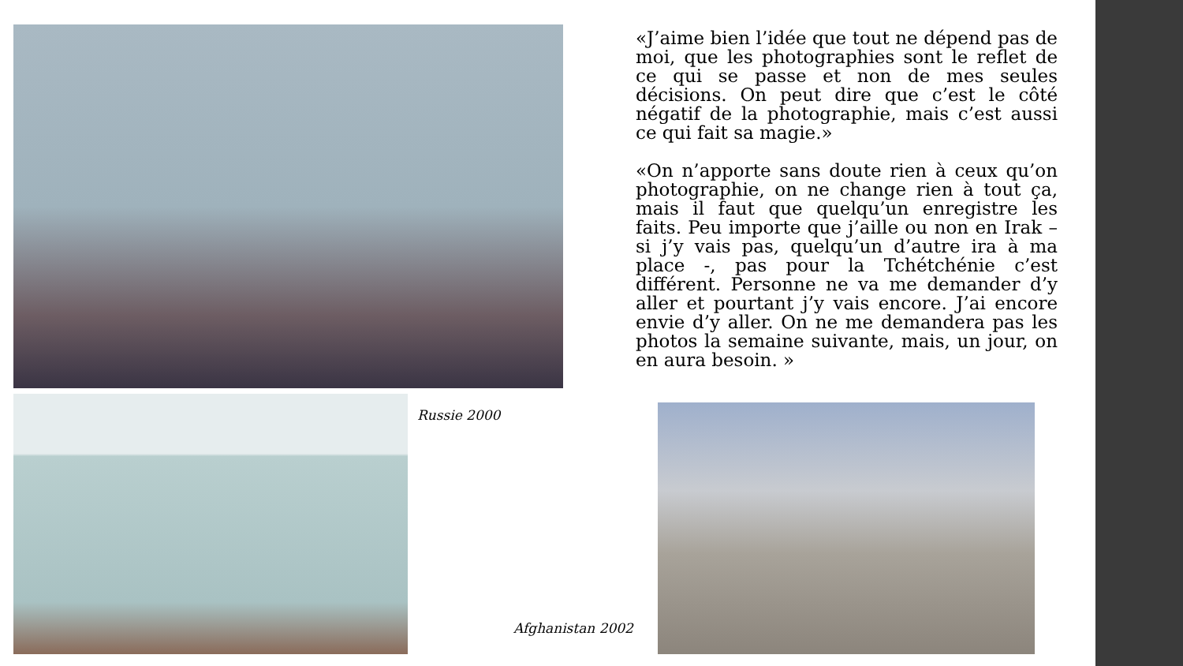«J’aime bien l’idée que tout ne dépend pas de moi, que les photographies sont le reflet de ce qui se passe et non de mes seules décisions. On peut dire que c’est le côté négatif de la photographie, mais c’est aussi ce qui fait sa magie.»
«On n’apporte sans doute rien à ceux qu’on photographie, on ne change rien à tout ça, mais il faut que quelqu’un enregistre les faits. Peu importe que j’aille ou non en Irak – si j’y vais pas, quelqu’un d’autre ira à ma place -, pas pour la Tchétchénie c’est différent. Personne ne va me demander d’y aller et pourtant j’y vais encore. J’ai encore envie d’y aller. On ne me demandera pas les photos la semaine suivante, mais, un jour, on en aura besoin. »
Russie 2000
Afghanistan 2002